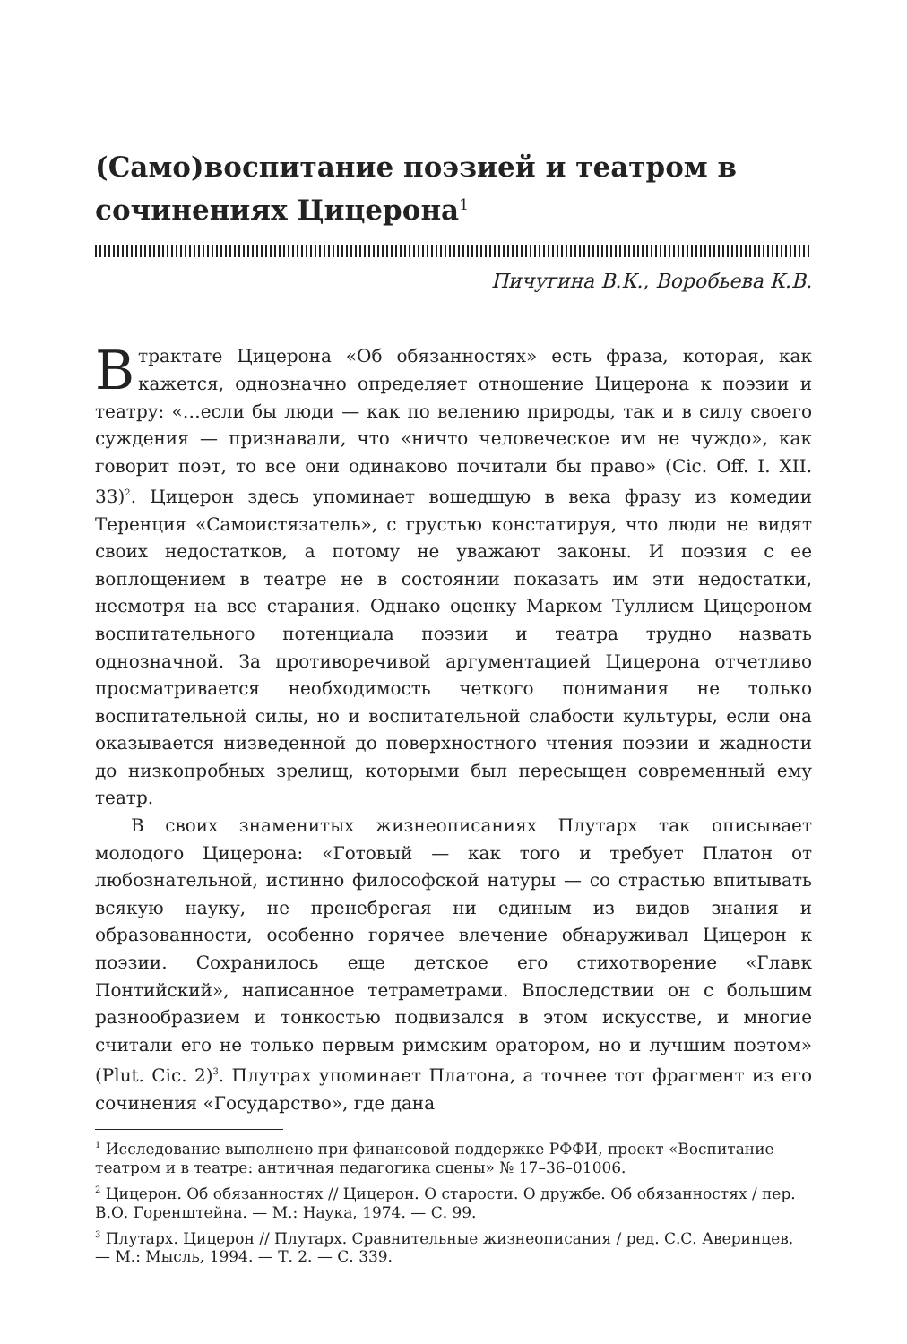(Само)воспитание поэзией и театром в сочинениях Цицерона<sup>1</sup>
Пичугина В.К., Воробьева К.В.
В трактате Цицерона «Об обязанностях» есть фраза, которая, как кажется, однозначно определяет отношение Цицерона к поэзии и театру: «…если бы люди — как по велению природы, так и в силу своего суждения — признавали, что «ничто человеческое им не чуждо», как говорит поэт, то все они одинаково почитали бы право» (Cic. Off. I. XII. 33)<sup>2</sup>. Цицерон здесь упоминает вошедшую в века фразу из комедии Теренция «Самоистязатель», с грустью констатируя, что люди не видят своих недостатков, а потому не уважают законы. И поэзия с ее воплощением в театре не в состоянии показать им эти недостатки, несмотря на все старания. Однако оценку Марком Туллием Цицероном воспитательного потенциала поэзии и театра трудно назвать однозначной. За противоречивой аргументацией Цицерона отчетливо просматривается необходимость четкого понимания не только воспитательной силы, но и воспитательной слабости культуры, если она оказывается низведенной до поверхностного чтения поэзии и жадности до низкопробных зрелищ, которыми был пересыщен современный ему театр.
В своих знаменитых жизнеописаниях Плутарх так описывает молодого Цицерона: «Готовый — как того и требует Платон от любознательной, истинно философской натуры — со страстью впитывать всякую науку, не пренебрегая ни единым из видов знания и образованности, особенно горячее влечение обнаруживал Цицерон к поэзии. Сохранилось еще детское его стихотворение «Главк Понтийский», написанное тетраметрами. Впоследствии он с большим разнообразием и тонкостью подвизался в этом искусстве, и многие считали его не только первым римским оратором, но и лучшим поэтом» (Plut. Cic. 2)<sup>3</sup>. Плутрах упоминает Платона, а точнее тот фрагмент из его сочинения «Государство», где дана
<sup>1</sup> Исследование выполнено при финансовой поддержке РФФИ, проект «Воспитание театром и в театре: античная педагогика сцены» № 17–36–01006.
<sup>2</sup> Цицерон. Об обязанностях // Цицерон. О старости. О дружбе. Об обязанностях / пер. В.О. Горенштейна. — М.: Наука, 1974. — С. 99.
<sup>3</sup> Плутарх. Цицерон // Плутарх. Сравнительные жизнеописания / ред. С.С. Аверинцев. — М.: Мысль, 1994. — Т. 2. — С. 339.